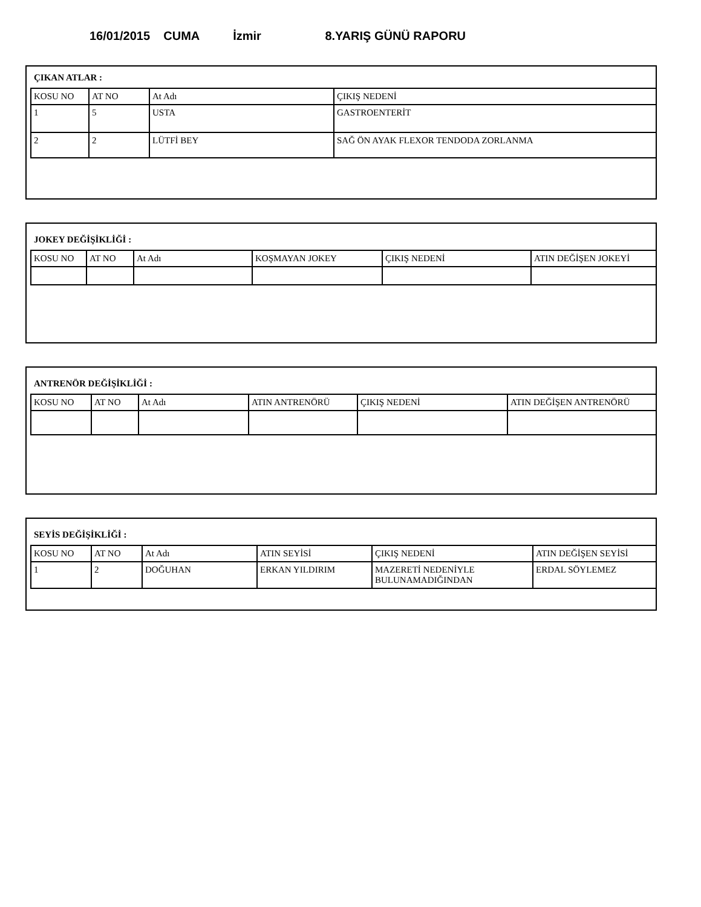16/01/2015 CUMA İzmir 8.YARIŞ GÜNÜ RAPORU
ÇIKAN ATLAR :
| KOSU NO | AT NO | At Adı | ÇIKIŞ NEDENİ |
| 1 | 5 | USTA | GASTROENTERİT |
| 2 | 2 | LÜTFİ BEY | SAĞ ÖN AYAK FLEXOR TENDODA ZORLANMA |
JOKEY DEĞİŞİKLİĞİ :
| KOSU NO | AT NO | At Adı | KOŞMAYAN JOKEY | ÇIKIŞ NEDENİ | ATIN DEĞİŞEN JOKEYİ |
ANTRENÖR DEĞİŞİKLİĞİ :
| KOSU NO | AT NO | At Adı | ATIN ANTRENÖRÜ | ÇIKIŞ NEDENİ | ATIN DEĞİŞEN ANTRENÖRÜ |
SEYİS DEĞİŞİKLİĞİ :
| KOSU NO | AT NO | At Adı | ATIN SEYİSİ | ÇIKIŞ NEDENİ | ATIN DEĞİŞEN SEYİSİ |
| 1 | 2 | DOĞUHAN | ERKAN YILDIRIM | MAZERETİ NEDENİYLE BULUNAMADIĞINDAN | ERDAL SÖYLEMEZ |